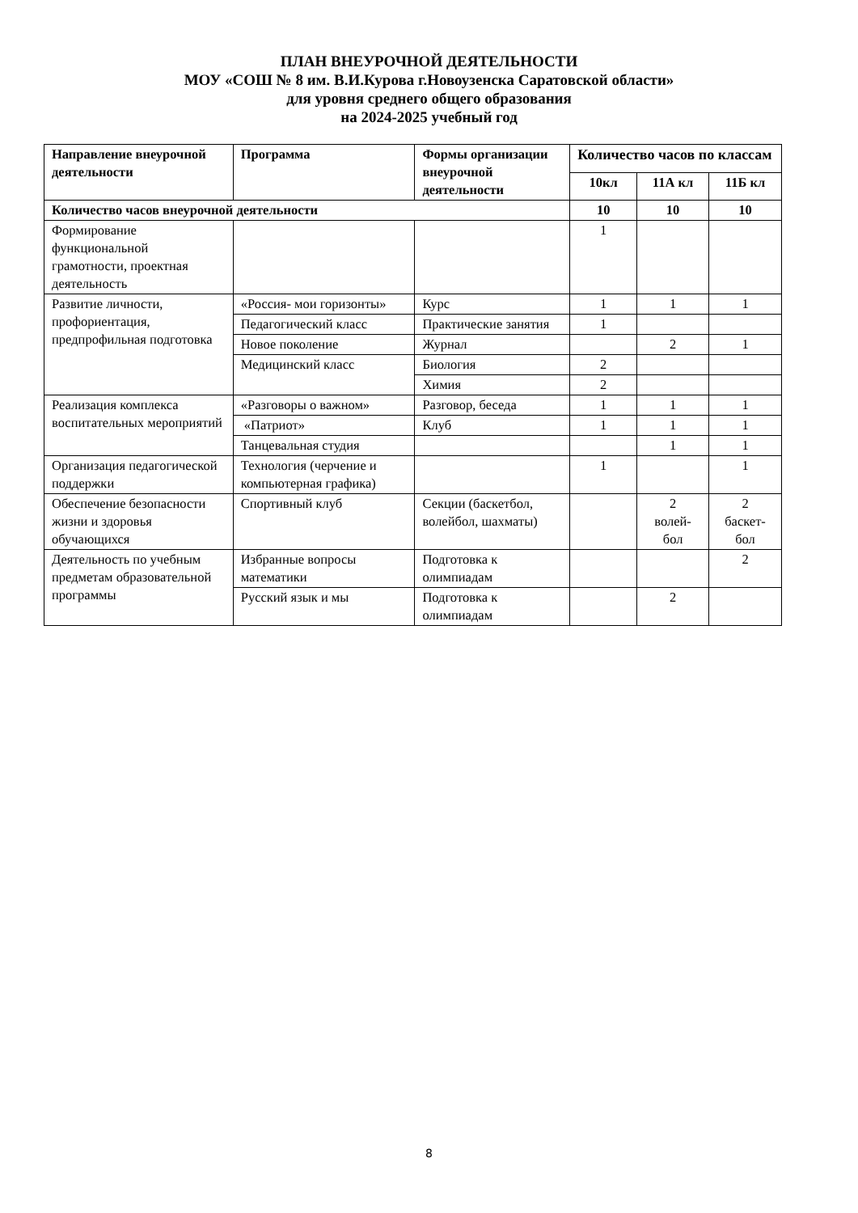ПЛАН ВНЕУРОЧНОЙ ДЕЯТЕЛЬНОСТИ
МОУ «СОШ № 8 им. В.И.Курова г.Новоузенска Саратовской области»
для уровня среднего общего образования
на 2024-2025 учебный год
| Направление внеурочной деятельности | Программа | Формы организации внеурочной деятельности | Количество часов по классам | | |
| --- | --- | --- | --- | --- | --- |
| | | | 10кл | 11А кл | 11Б кл |
| Количество часов внеурочной деятельности | | | 10 | 10 | 10 |
| Формирование функциональной грамотности, проектная деятельность | | | 1 | | |
| Развитие личности, профориентация, предпрофильная подготовка | «Россия- мои горизонты» | Курс | 1 | 1 | 1 |
| | Педагогический класс | Практические занятия | 1 | | |
| | Новое поколение | Журнал | | 2 | 1 |
| | Медицинский класс | Биология | 2 | | |
| | | Химия | 2 | | |
| Реализация комплекса воспитательных мероприятий | «Разговоры о важном» | Разговор, беседа | 1 | 1 | 1 |
| | «Патриот» | Клуб | 1 | 1 | 1 |
| | Танцевальная студия | | | 1 | 1 |
| Организация педагогической поддержки | Технология (черчение и компьютерная графика) | | 1 | | 1 |
| Обеспечение безопасности жизни и здоровья обучающихся | Спортивный клуб | Секции (баскетбол, волейбол, шахматы) | | 2 волей- бол | 2 баскет- бол |
| Деятельность по учебным предметам образовательной программы | Избранные вопросы математики | Подготовка к олимпиадам | | | 2 |
| | Русский язык и мы | Подготовка к олимпиадам | | 2 | |
8